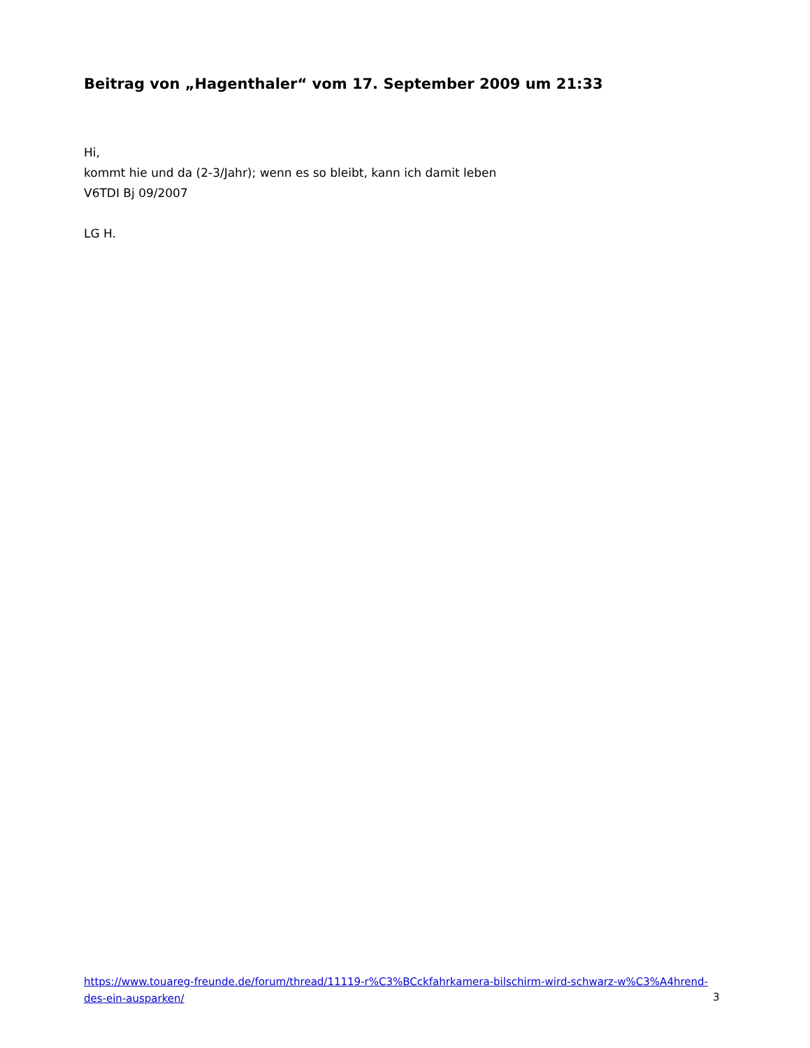Beitrag von „Hagenthaler“ vom 17. September 2009 um 21:33
Hi,
kommt hie und da (2-3/Jahr); wenn es so bleibt, kann ich damit leben
V6TDI Bj 09/2007
LG H.
https://www.touareg-freunde.de/forum/thread/11119-r%C3%BCckfahrkamera-bilschirm-wird-schwarz-w%C3%A4hrend-des-ein-ausparken/
3